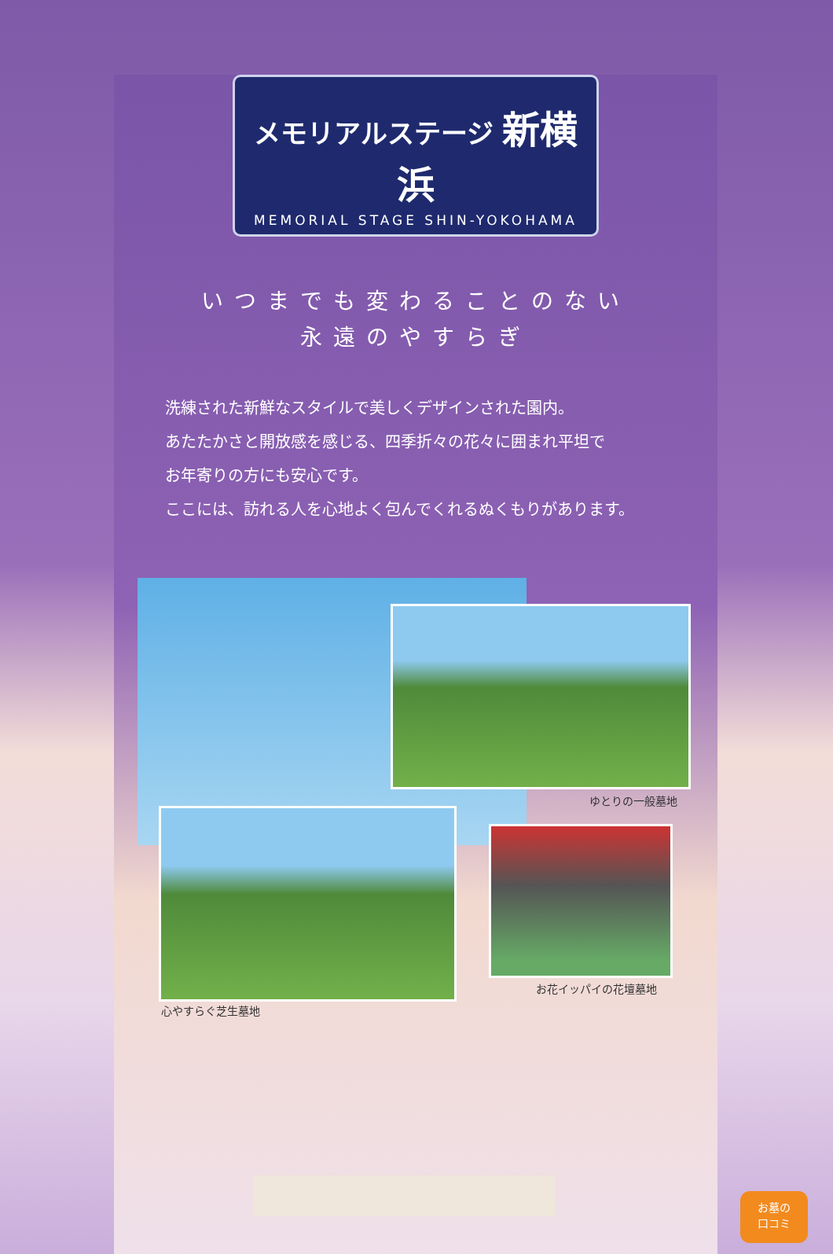メモリアルステージ 新横浜
MEMORIAL STAGE SHIN-YOKOHAMA
いつまでも変わることのない
永遠のやすらぎ
洗練された新鮮なスタイルで美しくデザインされた園内。
あたたかさと開放感を感じる、四季折々の花々に囲まれ平坦で
お年寄りの方にも安心です。
ここには、訪れる人を心地よく包んでくれるぬくもりがあります。
ゆとりの一般墓地
心やすらぐ芝生墓地
お花イッパイの花壇墓地
お墓の
口コミ